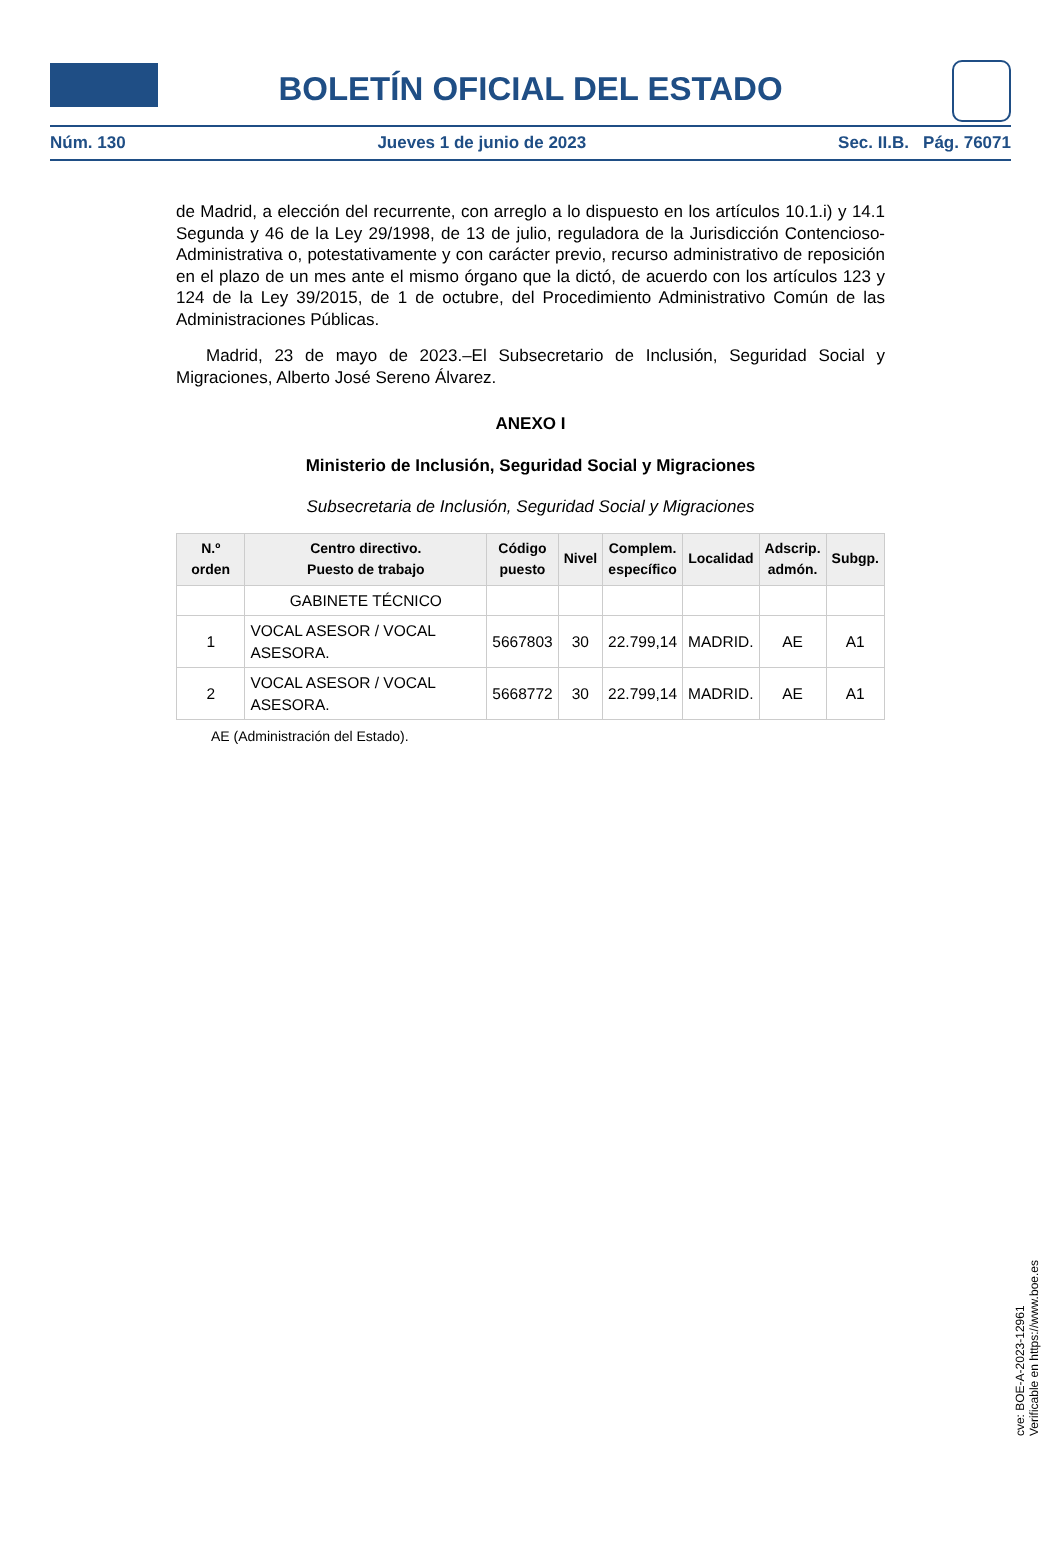BOLETÍN OFICIAL DEL ESTADO
Núm. 130 Jueves 1 de junio de 2023 Sec. II.B. Pág. 76071
de Madrid, a elección del recurrente, con arreglo a lo dispuesto en los artículos 10.1.i) y 14.1 Segunda y 46 de la Ley 29/1998, de 13 de julio, reguladora de la Jurisdicción Contencioso-Administrativa o, potestativamente y con carácter previo, recurso administrativo de reposición en el plazo de un mes ante el mismo órgano que la dictó, de acuerdo con los artículos 123 y 124 de la Ley 39/2015, de 1 de octubre, del Procedimiento Administrativo Común de las Administraciones Públicas.
Madrid, 23 de mayo de 2023.–El Subsecretario de Inclusión, Seguridad Social y Migraciones, Alberto José Sereno Álvarez.
ANEXO I
Ministerio de Inclusión, Seguridad Social y Migraciones
Subsecretaria de Inclusión, Seguridad Social y Migraciones
| N.º orden | Centro directivo. Puesto de trabajo | Código puesto | Nivel | Complem. específico | Localidad | Adscrip. admón. | Subgp. |
| --- | --- | --- | --- | --- | --- | --- | --- |
| | GABINETE TÉCNICO | | | | | | |
| 1 | VOCAL ASESOR / VOCAL ASESORA. | 5667803 | 30 | 22.799,14 | MADRID. | AE | A1 |
| 2 | VOCAL ASESOR / VOCAL ASESORA. | 5668772 | 30 | 22.799,14 | MADRID. | AE | A1 |
AE (Administración del Estado).
cve: BOE-A-2023-12961
Verificable en https://www.boe.es